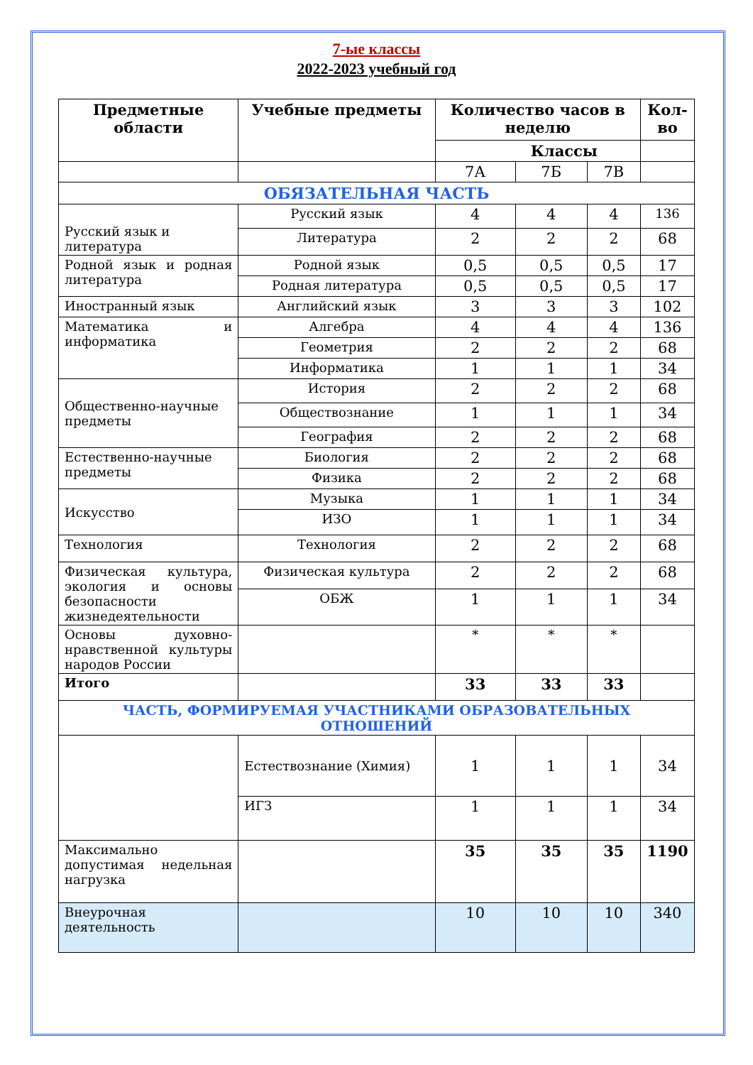7-ые классы
2022-2023 учебный год
| Предметные области | Учебные предметы | Количество часов в неделю | | | Кол-во |
| --- | --- | --- | --- | --- | --- |
| | | Классы | | | |
| | | 7А | 7Б | 7В | |
| ОБЯЗАТЕЛЬНАЯ ЧАСТЬ | | | | | |
| Русский язык и литература | Русский язык | 4 | 4 | 4 | 136 |
| | Литература | 2 | 2 | 2 | 68 |
| Родной язык и родная литература | Родной язык | 0,5 | 0,5 | 0,5 | 17 |
| | Родная литература | 0,5 | 0,5 | 0,5 | 17 |
| Иностранный язык | Английский язык | 3 | 3 | 3 | 102 |
| Математика и информатика | Алгебра | 4 | 4 | 4 | 136 |
| | Геометрия | 2 | 2 | 2 | 68 |
| | Информатика | 1 | 1 | 1 | 34 |
| Общественно-научные предметы | История | 2 | 2 | 2 | 68 |
| | Обществознание | 1 | 1 | 1 | 34 |
| | География | 2 | 2 | 2 | 68 |
| Естественно-научные предметы | Биология | 2 | 2 | 2 | 68 |
| | Физика | 2 | 2 | 2 | 68 |
| Искусство | Музыка | 1 | 1 | 1 | 34 |
| | ИЗО | 1 | 1 | 1 | 34 |
| Технология | Технология | 2 | 2 | 2 | 68 |
| Физическая культура, экология и основы безопасности жизнедеятельности | Физическая культура | 2 | 2 | 2 | 68 |
| | ОБЖ | 1 | 1 | 1 | 34 |
| Основы духовно-нравственной культуры народов России | | * | * | * | |
| Итого | | 33 | 33 | 33 | |
| ЧАСТЬ, ФОРМИРУЕМАЯ УЧАСТНИКАМИ ОБРАЗОВАТЕЛЬНЫХ ОТНОШЕНИЙ | | | | | |
| | Естествознание (Химия) | 1 | 1 | 1 | 34 |
| | ИГЗ | 1 | 1 | 1 | 34 |
| Максимально допустимая недельная нагрузка | | 35 | 35 | 35 | 1190 |
| Внеурочная деятельность | | 10 | 10 | 10 | 340 |